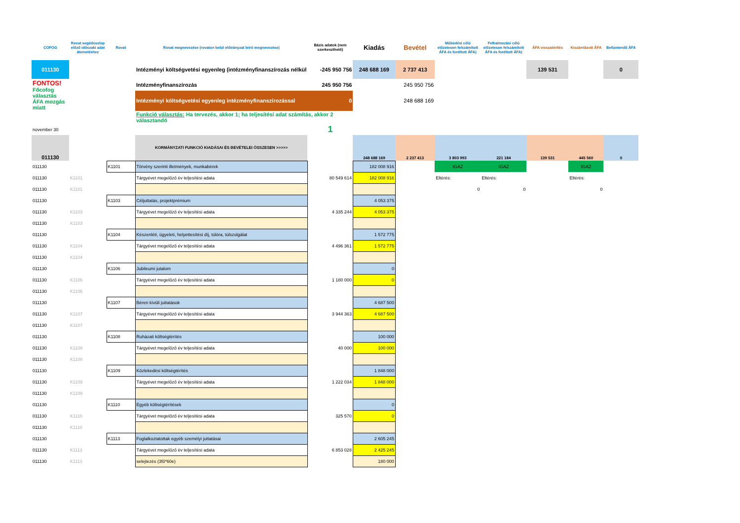| COFOG | Rovat segédoszlop előző időszaki adat átemeléshez | Rovat | Rovat megnevezése (rovaton belül előirányzat leíró megnevezése) | Bázis adatok (nem szerkeszthető) | Kiadás | Bevétel | Működési célú előzetesen felszámított ÁFA és fordított ÁFA) | Felhalmozási célú előzetesen felszámított ÁFA és fordított ÁFA) | ÁFA visszatérítés | Kiszámlázott ÁFA | Befizetendő ÁFA |
| 011130 | | | Intézményi költségvetési egyenleg (intézményfinanszírozás nélkül | -245 950 756 | 248 688 169 | 2 737 413 | | | 139 531 | | 0 |
| FONTOS! Főcofog választás ÁFA mozgás miatt | | | Intézményfinanszírozás | 245 950 756 | | 245 950 756 | | | | | |
| | | | Intézményi költségvetési egyenleg intézményfinanszírozással 0 | | | 248 688 169 | | | | | |
| | | | Funkció választás: Ha tervezés, akkor 1; ha teljesítési adat számítás, akkor 2 választandó | | | | | | | | |
| november 30 | | | | 1 | | | | | | | |
| 011130 | | | KORMÁNYZATI FUNKCIÓ KIADÁSAI ÉS BEVÉTELEI ÖSSZESEN >>>>> | | 248 688 169 | 2 237 413 | 3 803 993 | 221 184 | 139 531 | 445 560 | 0 |
| 011130 | | K1101 | Törvény szerinti illetmények, munkabérek | | 182 008 916 | | IGAZ | IGAZ | | IGAZ | |
| 011130 | K1101 | | Tárgyévet megelőző év teljesítési adata | 80 549 614 | 182 008 916 | | Eltérés: | Eltérés: | | Eltérés: | |
| 011130 | K1101 | | | | | | 0 | 0 | | 0 | |
| 011130 | | K1103 | Céljuttatás, projektprémium | | 4 053 375 | | | | | | |
| 011130 | K1103 | | Tárgyévet megelőző év teljesítési adata | 4 335 244 | 4 053 375 | | | | | | |
| 011130 | K1103 | | | | | | | | | | |
| 011130 | | K1104 | Készenléti, ügyeleti, helyettesítési díj, túlóra, túlszolgálat | | 1 572 775 | | | | | | |
| 011130 | K1104 | | Tárgyévet megelőző év teljesítési adata | 4 496 361 | 1 572 775 | | | | | | |
| 011130 | K1104 | | | | | | | | | | |
| 011130 | | K1106 | Jubileumi jutalom | | 0 | | | | | | |
| 011130 | K1106 | | Tárgyévet megelőző év teljesítési adata | 1 180 000 | 0 | | | | | | |
| 011130 | K1106 | | | | | | | | | | |
| 011130 | | K1107 | Béren kívüli juttatások | | 4 687 500 | | | | | | |
| 011130 | K1107 | | Tárgyévet megelőző év teljesítési adata | 3 944 363 | 4 687 500 | | | | | | |
| 011130 | K1107 | | | | | | | | | | |
| 011130 | | K1108 | Ruházati költségtérítés | | 100 000 | | | | | | |
| 011130 | K1108 | | Tárgyévet megelőző év teljesítési adata | 40 000 | 100 000 | | | | | | |
| 011130 | K1108 | | | | | | | | | | |
| 011130 | | K1109 | Közlekedési költségtérítés | | 1 848 000 | | | | | | |
| 011130 | K1109 | | Tárgyévet megelőző év teljesítési adata | 1 222 034 | 1 848 000 | | | | | | |
| 011130 | K1109 | | | | | | | | | | |
| 011130 | | K1110 | Egyéb költségtérítések | | 0 | | | | | | |
| 011130 | K1110 | | Tárgyévet megelőző év teljesítési adata | 325 570 | 0 | | | | | | |
| 011130 | K1110 | | | | | | | | | | |
| 011130 | | K1113 | Foglalkoztatottak egyéb személyi juttatásai | | 2 605 245 | | | | | | |
| 011130 | K1113 | | Tárgyévet megelőző év teljesítési adata | 6 853 028 | 2 425 245 | | | | | | |
| 011130 | K1113 | | selejtezés (3fő*60e) | | 180 000 | | | | | | |